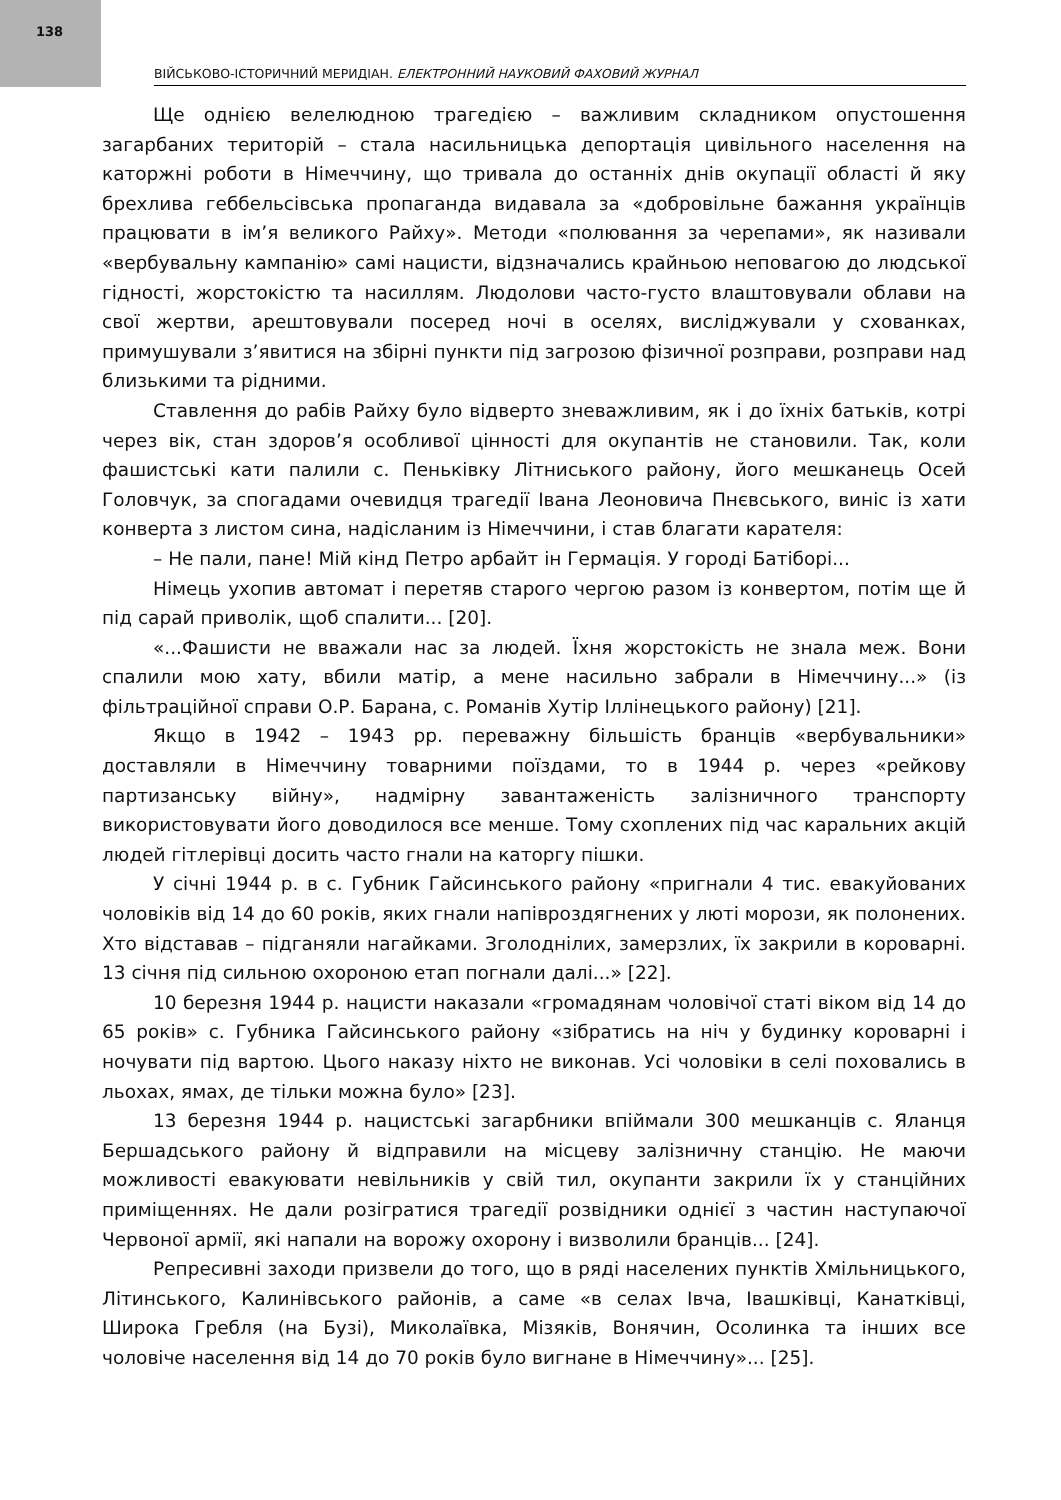138
ВІЙСЬКОВО-ІСТОРИЧНИЙ МЕРИДІАН. ЕЛЕКТРОННИЙ НАУКОВИЙ ФАХОВИЙ ЖУРНАЛ
Ще однією велелюдною трагедією – важливим складником опустошення загарбаних територій – стала насильницька депортація цивільного населення на каторжні роботи в Німеччину, що тривала до останніх днів окупації області й яку брехлива геббельсівська пропаганда видавала за «добровільне бажання українців працювати в ім’я великого Райху». Методи «полювання за черепами», як називали «вербувальну кампанію» самі нацисти, відзначались крайньою неповагою до людської гідності, жорстокістю та насиллям. Людолови часто-густо влаштовували облави на свої жертви, арештовували посеред ночі в оселях, висліджували у схованках, примушували з’явитися на збірні пункти під загрозою фізичної розправи, розправи над близькими та рідними.
Ставлення до рабів Райху було відверто зневажливим, як і до їхніх батьків, котрі через вік, стан здоров’я особливої цінності для окупантів не становили. Так, коли фашистські кати палили с. Пеньківку Літниського району, його мешканець Осей Головчук, за спогадами очевидця трагедії Івана Леоновича Пнєвського, виніс із хати конверта з листом сина, надісланим із Німеччини, і став благати карателя:
– Не пали, пане! Мій кінд Петро арбайт ін Гермація. У городі Батіборі...
Німець ухопив автомат і перетяв старого чергою разом із конвертом, потім ще й під сарай приволік, щоб спалити... [20].
«...Фашисти не вважали нас за людей. Їхня жорстокість не знала меж. Вони спалили мою хату, вбили матір, а мене насильно забрали в Німеччину...» (із фільтраційної справи О.Р. Барана, с. Романів Хутір Іллінецького району) [21].
Якщо в 1942 – 1943 рр. переважну більшість бранців «вербувальники» доставляли в Німеччину товарними поїздами, то в 1944 р. через «рейкову партизанську війну», надмірну завантаженість залізничного транспорту використовувати його доводилося все менше. Тому схоплених під час каральних акцій людей гітлерівці досить часто гнали на каторгу пішки.
У січні 1944 р. в с. Губник Гайсинського району «пригнали 4 тис. евакуйованих чоловіків від 14 до 60 років, яких гнали напівроздягнених у люті морози, як полонених. Хто відставав – підганяли нагайками. Зголоднілих, замерзлих, їх закрили в короварні. 13 січня під сильною охороною етап погнали далі...» [22].
10 березня 1944 р. нацисти наказали «громадянам чоловічої статі віком від 14 до 65 років» с. Губника Гайсинського району «зібратись на ніч у будинку короварні і ночувати під вартою. Цього наказу ніхто не виконав. Усі чоловіки в селі поховались в льохах, ямах, де тільки можна було» [23].
13 березня 1944 р. нацистські загарбники впіймали 300 мешканців с. Яланця Бершадського району й відправили на місцеву залізничну станцію. Не маючи можливості евакуювати невільників у свій тил, окупанти закрили їх у станційних приміщеннях. Не дали розігратися трагедії розвідники однієї з частин наступаючої Червоної армії, які напали на ворожу охорону і визволили бранців... [24].
Репресивні заходи призвели до того, що в ряді населених пунктів Хмільницького, Літинського, Калинівського районів, а саме «в селах Івча, Івашківці, Канатківці, Широка Гребля (на Бузі), Миколаївка, Мізяків, Вонячин, Осолинка та інших все чоловіче населення від 14 до 70 років було вигнане в Німеччину»... [25].